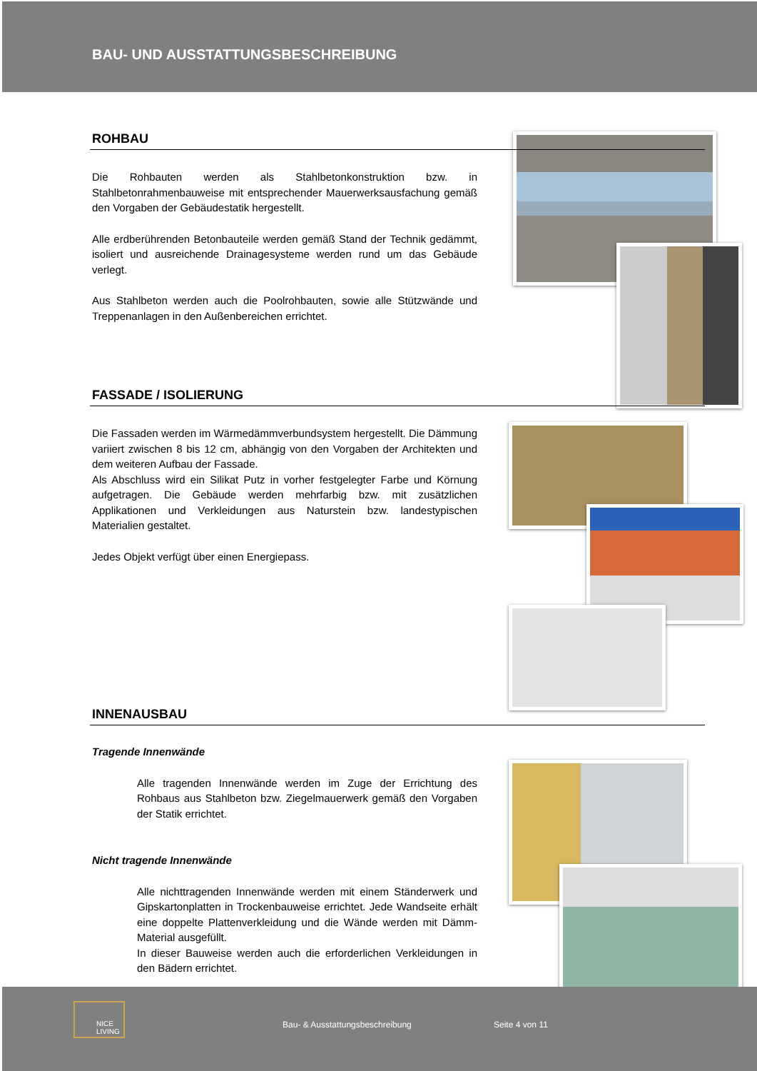BAU- UND AUSSTATTUNGSBESCHREIBUNG
ROHBAU
Die Rohbauten werden als Stahlbetonkonstruktion bzw. in Stahlbetonrahmenbauweise mit entsprechender Mauerwerksausfachung gemäß den Vorgaben der Gebäudestatik hergestellt.
Alle erdberührenden Betonbauteile werden gemäß Stand der Technik gedämmt, isoliert und ausreichende Drainagesysteme werden rund um das Gebäude verlegt.
Aus Stahlbeton werden auch die Poolrohbauten, sowie alle Stützwände und Treppenanlagen in den Außenbereichen errichtet.
FASSADE / ISOLIERUNG
Die Fassaden werden im Wärmedämmverbundsystem hergestellt. Die Dämmung variiert zwischen 8 bis 12 cm, abhängig von den Vorgaben der Architekten und dem weiteren Aufbau der Fassade.
Als Abschluss wird ein Silikat Putz in vorher festgelegter Farbe und Körnung aufgetragen. Die Gebäude werden mehrfarbig bzw. mit zusätzlichen Applikationen und Verkleidungen aus Naturstein bzw. landestypischen Materialien gestaltet.
Jedes Objekt verfügt über einen Energiepass.
INNENAUSBAU
Tragende Innenwände
Alle tragenden Innenwände werden im Zuge der Errichtung des Rohbaus aus Stahlbeton bzw. Ziegelmauerwerk gemäß den Vorgaben der Statik errichtet.
Nicht tragende Innenwände
Alle nichttragenden Innenwände werden mit einem Ständerwerk und Gipskartonplatten in Trockenbauweise errichtet. Jede Wandseite erhält eine doppelte Plattenverkleidung und die Wände werden mit Dämm-Material ausgefüllt.
In dieser Bauweise werden auch die erforderlichen Verkleidungen in den Bädern errichtet.
NICE
LIVING
Bau- & Ausstattungsbeschreibung Seite 4 von 11